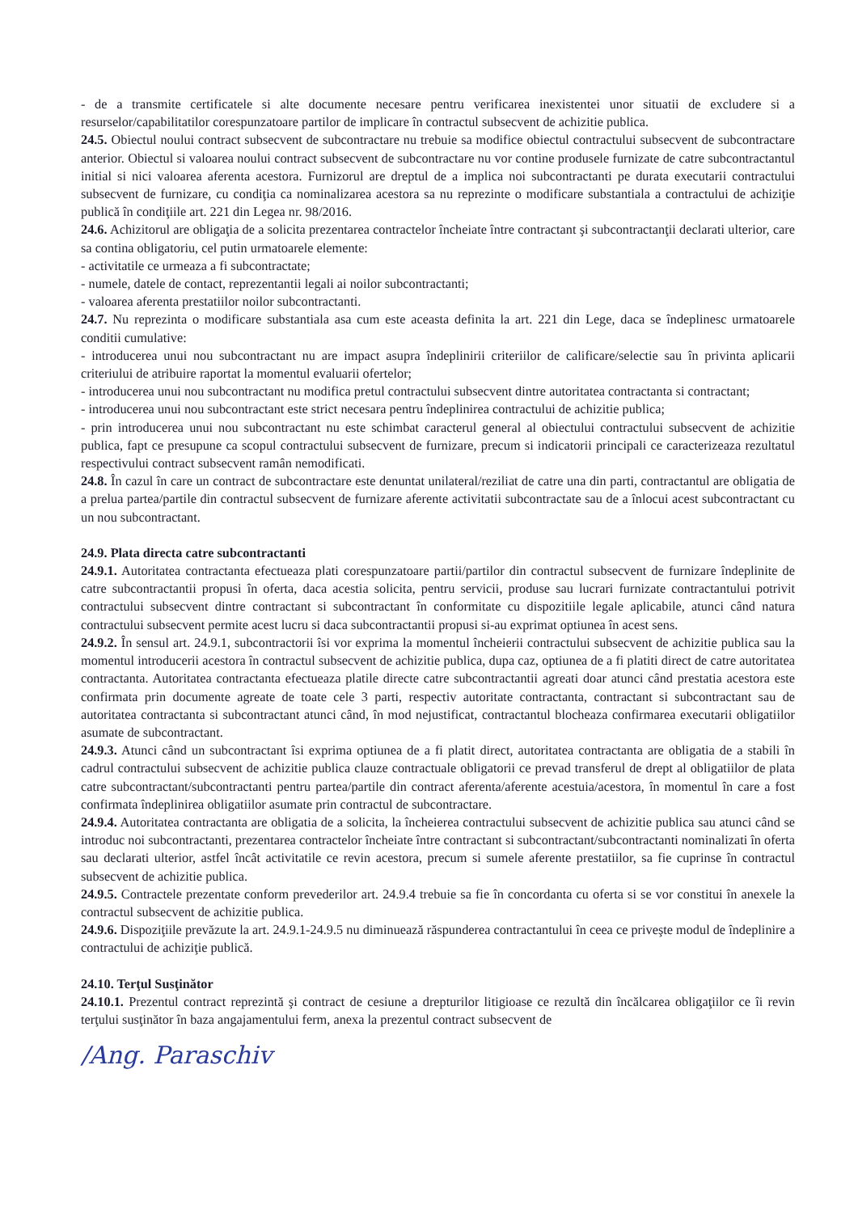- de a transmite certificatele si alte documente necesare pentru verificarea inexistentei unor situatii de excludere si a resurselor/capabilitatilor corespunzatoare partilor de implicare în contractul subsecvent de achizitie publica.
24.5. Obiectul noului contract subsecvent de subcontractare nu trebuie sa modifice obiectul contractului subsecvent de subcontractare anterior. Obiectul si valoarea noului contract subsecvent de subcontractare nu vor contine produsele furnizate de catre subcontractantul initial si nici valoarea aferenta acestora. Furnizorul are dreptul de a implica noi subcontractanti pe durata executarii contractului subsecvent de furnizare, cu condiţia ca nominalizarea acestora sa nu reprezinte o modificare substantiala a contractului de achiziţie publică în condiţiile art. 221 din Legea nr. 98/2016.
24.6. Achizitorul are obligaţia de a solicita prezentarea contractelor încheiate între contractant şi subcontractanţii declarati ulterior, care sa contina obligatoriu, cel putin urmatoarele elemente:
- activitatile ce urmeaza a fi subcontractate;
- numele, datele de contact, reprezentantii legali ai noilor subcontractanti;
- valoarea aferenta prestatiilor noilor subcontractanti.
24.7. Nu reprezinta o modificare substantiala asa cum este aceasta definita la art. 221 din Lege, daca se îndeplinesc urmatoarele conditii cumulative:
- introducerea unui nou subcontractant nu are impact asupra îndeplinirii criteriilor de calificare/selectie sau în privinta aplicarii criteriului de atribuire raportat la momentul evaluarii ofertelor;
- introducerea unui nou subcontractant nu modifica pretul contractului subsecvent dintre autoritatea contractanta si contractant;
- introducerea unui nou subcontractant este strict necesara pentru îndeplinirea contractului de achizitie publica;
- prin introducerea unui nou subcontractant nu este schimbat caracterul general al obiectului contractului subsecvent de achizitie publica, fapt ce presupune ca scopul contractului subsecvent de furnizare, precum si indicatorii principali ce caracterizeaza rezultatul respectivului contract subsecvent ramân nemodificati.
24.8. În cazul în care un contract de subcontractare este denuntat unilateral/reziliat de catre una din parti, contractantul are obligatia de a prelua partea/partile din contractul subsecvent de furnizare aferente activitatii subcontractate sau de a înlocui acest subcontractant cu un nou subcontractant.
24.9. Plata directa catre subcontractanti
24.9.1. Autoritatea contractanta efectueaza plati corespunzatoare partii/partilor din contractul subsecvent de furnizare îndeplinite de catre subcontractantii propusi în oferta, daca acestia solicita, pentru servicii, produse sau lucrari furnizate contractantului potrivit contractului subsecvent dintre contractant si subcontractant în conformitate cu dispozitiile legale aplicabile, atunci când natura contractului subsecvent permite acest lucru si daca subcontractantii propusi si-au exprimat optiunea în acest sens.
24.9.2. În sensul art. 24.9.1, subcontractorii îsi vor exprima la momentul încheierii contractului subsecvent de achizitie publica sau la momentul introducerii acestora în contractul subsecvent de achizitie publica, dupa caz, optiunea de a fi platiti direct de catre autoritatea contractanta. Autoritatea contractanta efectueaza platile directe catre subcontractantii agreati doar atunci când prestatia acestora este confirmata prin documente agreate de toate cele 3 parti, respectiv autoritate contractanta, contractant si subcontractant sau de autoritatea contractanta si subcontractant atunci când, în mod nejustificat, contractantul blocheaza confirmarea executarii obligatiilor asumate de subcontractant.
24.9.3. Atunci când un subcontractant îsi exprima optiunea de a fi platit direct, autoritatea contractanta are obligatia de a stabili în cadrul contractului subsecvent de achizitie publica clauze contractuale obligatorii ce prevad transferul de drept al obligatiilor de plata catre subcontractant/subcontractanti pentru partea/partile din contract aferenta/aferente acestuia/acestora, în momentul în care a fost confirmata îndeplinirea obligatiilor asumate prin contractul de subcontractare.
24.9.4. Autoritatea contractanta are obligatia de a solicita, la încheierea contractului subsecvent de achizitie publica sau atunci când se introduc noi subcontractanti, prezentarea contractelor încheiate între contractant si subcontractant/subcontractanti nominalizati în oferta sau declarati ulterior, astfel încât activitatile ce revin acestora, precum si sumele aferente prestatiilor, sa fie cuprinse în contractul subsecvent de achizitie publica.
24.9.5. Contractele prezentate conform prevederilor art. 24.9.4 trebuie sa fie în concordanta cu oferta si se vor constitui în anexele la contractul subsecvent de achizitie publica.
24.9.6. Dispoziţiile prevăzute la art. 24.9.1-24.9.5 nu diminuează răspunderea contractantului în ceea ce priveşte modul de îndeplinire a contractului de achiziţie publică.
24.10. Terţul Susţinător
24.10.1. Prezentul contract reprezintă şi contract de cesiune a drepturilor litigioase ce rezultă din încălcarea obligaţiilor ce îi revin terţului susţinător în baza angajamentului ferm, anexa la prezentul contract subsecvent de
/Ang. Paraschiv